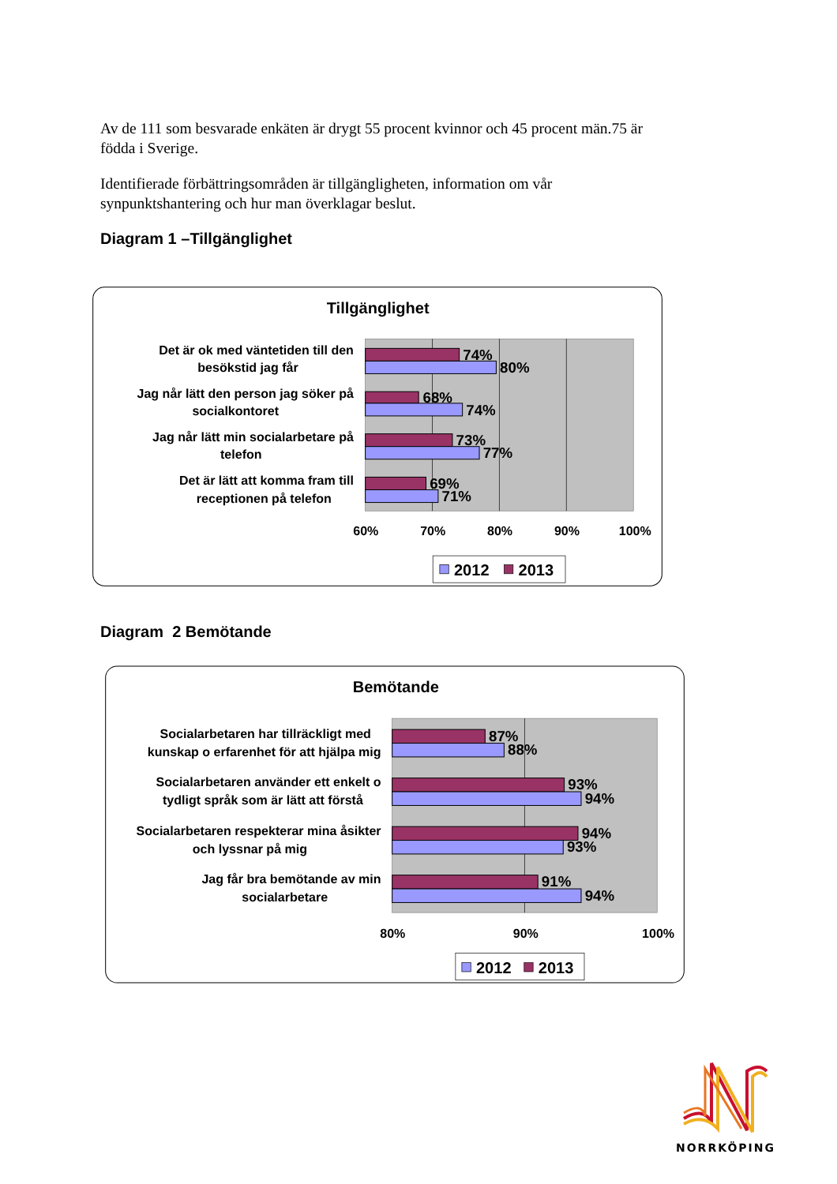Av de 111 som besvarade enkäten är drygt 55 procent kvinnor och 45 procent män.75 är födda i Sverige.
Identifierade förbättringsområden är tillgängligheten, information om vår synpunktshantering och hur man överklagar beslut.
Diagram 1 –Tillgänglighet
Tillgänglighet
Det är ok med väntetiden till den
besökstid jag får
Jag når lätt den person jag söker på
socialkontoret
Jag når lätt min socialarbetare på
telefon
Det är lätt att komma fram till
receptionen på telefon
74%
80%
68%
74%
73%
77%
69%
71%
60%
70%
80%
90%
100%
2012
2013
Diagram 2 Bemötande
Bemötande
Socialarbetaren har tillräckligt med
kunskap o erfarenhet för att hjälpa mig
Socialarbetaren använder ett enkelt o
tydligt språk som är lätt att förstå
Socialarbetaren respekterar mina åsikter
och lyssnar på mig
Jag får bra bemötande av min
socialarbetare
87%
88%
93%
94%
94%
93%
91%
94%
80%
90%
100%
2012
2013
NORRKÖPING